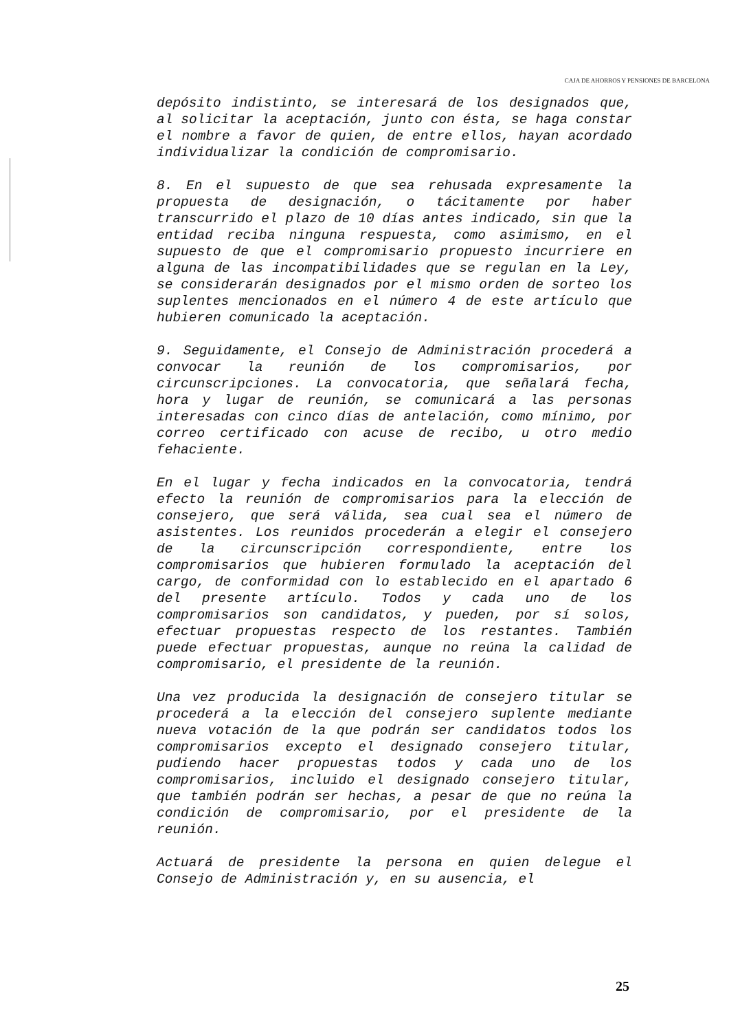CAJA DE AHORROS Y PENSIONES DE BARCELONA
depósito indistinto, se interesará de los designados que, al solicitar la aceptación, junto con ésta, se haga constar el nombre a favor de quien, de entre ellos, hayan acordado individualizar la condición de compromisario.
8. En el supuesto de que sea rehusada expresamente la propuesta de designación, o tácitamente por haber transcurrido el plazo de 10 días antes indicado, sin que la entidad reciba ninguna respuesta, como asimismo, en el supuesto de que el compromisario propuesto incurriere en alguna de las incompatibilidades que se regulan en la Ley, se considerarán designados por el mismo orden de sorteo los suplentes mencionados en el número 4 de este artículo que hubieren comunicado la aceptación.
9. Seguidamente, el Consejo de Administración procederá a convocar la reunión de los compromisarios, por circunscripciones. La convocatoria, que señalará fecha, hora y lugar de reunión, se comunicará a las personas interesadas con cinco días de antelación, como mínimo, por correo certificado con acuse de recibo, u otro medio fehaciente.
En el lugar y fecha indicados en la convocatoria, tendrá efecto la reunión de compromisarios para la elección de consejero, que será válida, sea cual sea el número de asistentes. Los reunidos procederán a elegir el consejero de la circunscripción correspondiente, entre los compromisarios que hubieren formulado la aceptación del cargo, de conformidad con lo establecido en el apartado 6 del presente artículo. Todos y cada uno de los compromisarios son candidatos, y pueden, por sí solos, efectuar propuestas respecto de los restantes. También puede efectuar propuestas, aunque no reúna la calidad de compromisario, el presidente de la reunión.
Una vez producida la designación de consejero titular se procederá a la elección del consejero suplente mediante nueva votación de la que podrán ser candidatos todos los compromisarios excepto el designado consejero titular, pudiendo hacer propuestas todos y cada uno de los compromisarios, incluido el designado consejero titular, que también podrán ser hechas, a pesar de que no reúna la condición de compromisario, por el presidente de la reunión.
Actuará de presidente la persona en quien delegue el Consejo de Administración y, en su ausencia, el
25